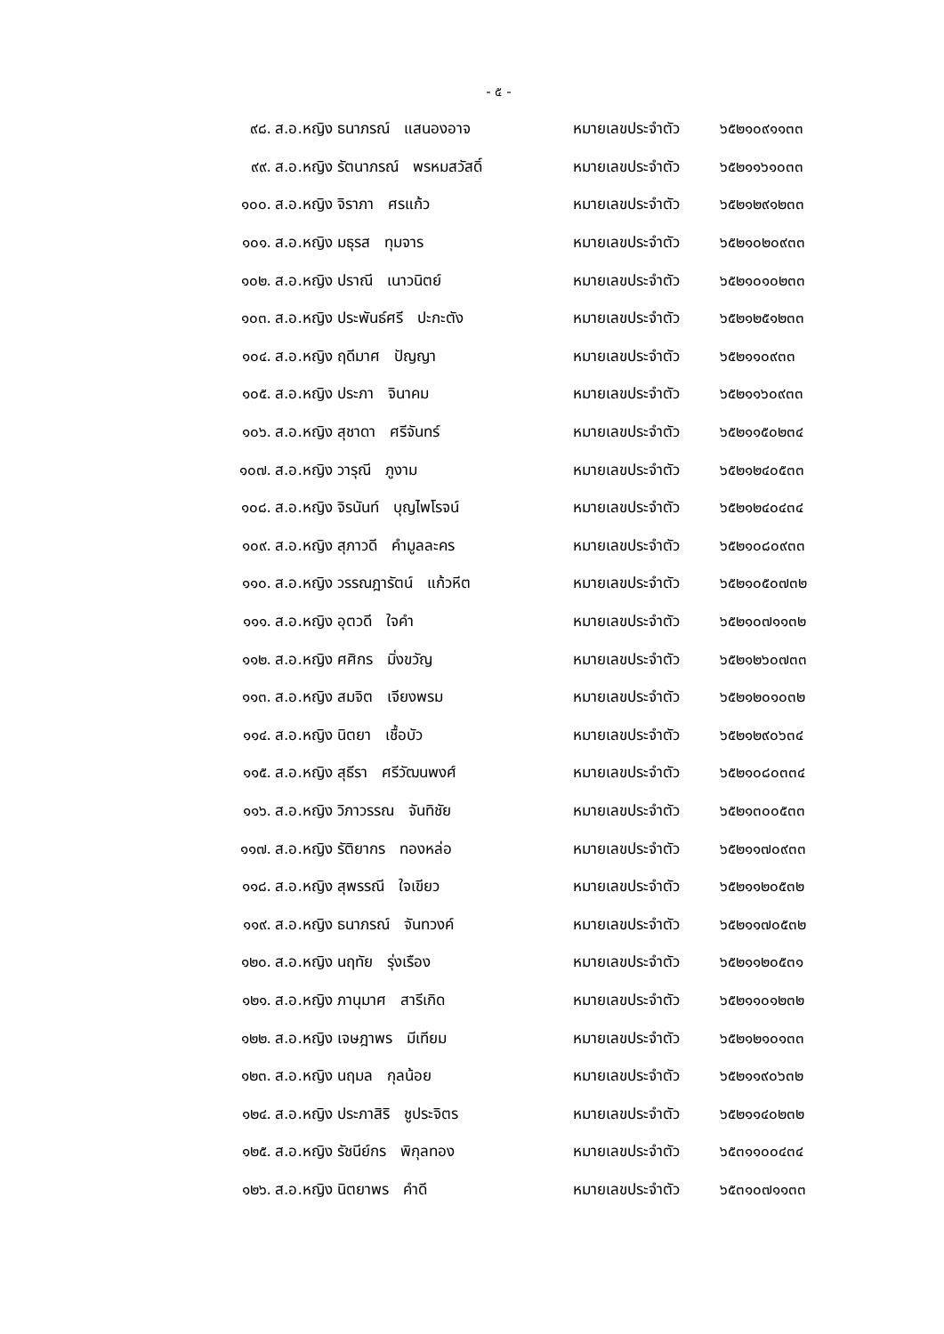- ๕ -
| ๙๘. | ส.อ.หญิง ธนาภรณ์ แสนองอาจ | หมายเลขประจำตัว | ๖๕๒๑๐๙๑๑๓๓ |
| ๙๙. | ส.อ.หญิง รัตนาภรณ์ พรหมสวัสดิ์ | หมายเลขประจำตัว | ๖๕๒๑๑๖๑๐๓๓ |
| ๑๐๐. | ส.อ.หญิง จิราภา ศรแก้ว | หมายเลขประจำตัว | ๖๕๒๑๒๙๑๒๓๓ |
| ๑๐๑. | ส.อ.หญิง มธุรส ทุมจาร | หมายเลขประจำตัว | ๖๕๒๑๐๒๐๙๓๓ |
| ๑๐๒. | ส.อ.หญิง ปราณี เนาวนิตย์ | หมายเลขประจำตัว | ๖๕๒๑๐๑๐๒๓๓ |
| ๑๐๓. | ส.อ.หญิง ประพันธ์ศรี ปะกะตัง | หมายเลขประจำตัว | ๖๕๒๑๒๕๑๒๓๓ |
| ๑๐๔. | ส.อ.หญิง ฤดีมาศ ปัญญา | หมายเลขประจำตัว | ๖๕๒๑๑๐๙๓๓ |
| ๑๐๕. | ส.อ.หญิง ประภา จินาคม | หมายเลขประจำตัว | ๖๕๒๑๑๖๐๙๓๓ |
| ๑๐๖. | ส.อ.หญิง สุชาดา ศรีจันทร์ | หมายเลขประจำตัว | ๖๕๒๑๑๕๐๒๓๔ |
| ๑๐๗. | ส.อ.หญิง วารุณี ภูงาม | หมายเลขประจำตัว | ๖๕๒๑๒๔๐๕๓๓ |
| ๑๐๘. | ส.อ.หญิง จิรนันท์ บุญไพโรจน์ | หมายเลขประจำตัว | ๖๕๒๑๒๔๐๔๓๔ |
| ๑๐๙. | ส.อ.หญิง สุภาวดี คำมูลละคร | หมายเลขประจำตัว | ๖๕๒๑๐๘๐๙๓๓ |
| ๑๑๐. | ส.อ.หญิง วรรณฎารัตน์ แก้วหีต | หมายเลขประจำตัว | ๖๕๒๑๐๕๐๗๓๒ |
| ๑๑๑. | ส.อ.หญิง อุตวดี ใจคำ | หมายเลขประจำตัว | ๖๕๒๑๐๗๑๑๓๒ |
| ๑๑๒. | ส.อ.หญิง ศศิกร มิ่งขวัญ | หมายเลขประจำตัว | ๖๕๒๑๒๖๐๗๓๓ |
| ๑๑๓. | ส.อ.หญิง สมจิต เจียงพรม | หมายเลขประจำตัว | ๖๕๒๑๒๐๑๐๓๒ |
| ๑๑๔. | ส.อ.หญิง นิตยา เชื้อบัว | หมายเลขประจำตัว | ๖๕๒๑๒๙๐๖๓๔ |
| ๑๑๕. | ส.อ.หญิง สุธีรา ศรีวัฒนพงศ์ | หมายเลขประจำตัว | ๖๕๒๑๐๘๐๓๓๔ |
| ๑๑๖. | ส.อ.หญิง วิภาวรรณ จันทิชัย | หมายเลขประจำตัว | ๖๕๒๑๓๐๐๕๓๓ |
| ๑๑๗. | ส.อ.หญิง รัติยากร ทองหล่อ | หมายเลขประจำตัว | ๖๕๒๑๑๗๐๙๓๓ |
| ๑๑๘. | ส.อ.หญิง สุพรรณี ใจเขียว | หมายเลขประจำตัว | ๖๕๒๑๑๒๐๕๓๒ |
| ๑๑๙. | ส.อ.หญิง ธนาภรณ์ จันทวงค์ | หมายเลขประจำตัว | ๖๕๒๑๑๗๐๕๓๒ |
| ๑๒๐. | ส.อ.หญิง นฤทัย รุ่งเรือง | หมายเลขประจำตัว | ๖๕๒๑๑๒๐๕๓๑ |
| ๑๒๑. | ส.อ.หญิง ภานุมาศ สารีเกิด | หมายเลขประจำตัว | ๖๕๒๑๑๐๑๒๓๒ |
| ๑๒๒. | ส.อ.หญิง เจษฎาพร มีเทียม | หมายเลขประจำตัว | ๖๕๒๑๒๑๐๑๓๓ |
| ๑๒๓. | ส.อ.หญิง นฤมล กุลน้อย | หมายเลขประจำตัว | ๖๕๒๑๑๙๐๖๓๒ |
| ๑๒๔. | ส.อ.หญิง ประภาสิริ ชูประจิตร | หมายเลขประจำตัว | ๖๕๒๑๑๔๐๒๓๒ |
| ๑๒๕. | ส.อ.หญิง รัชนีย์กร พิกุลทอง | หมายเลขประจำตัว | ๖๕๓๑๑๐๐๔๓๔ |
| ๑๒๖. | ส.อ.หญิง นิตยาพร คำดี | หมายเลขประจำตัว | ๖๕๓๑๐๗๑๑๓๓ |